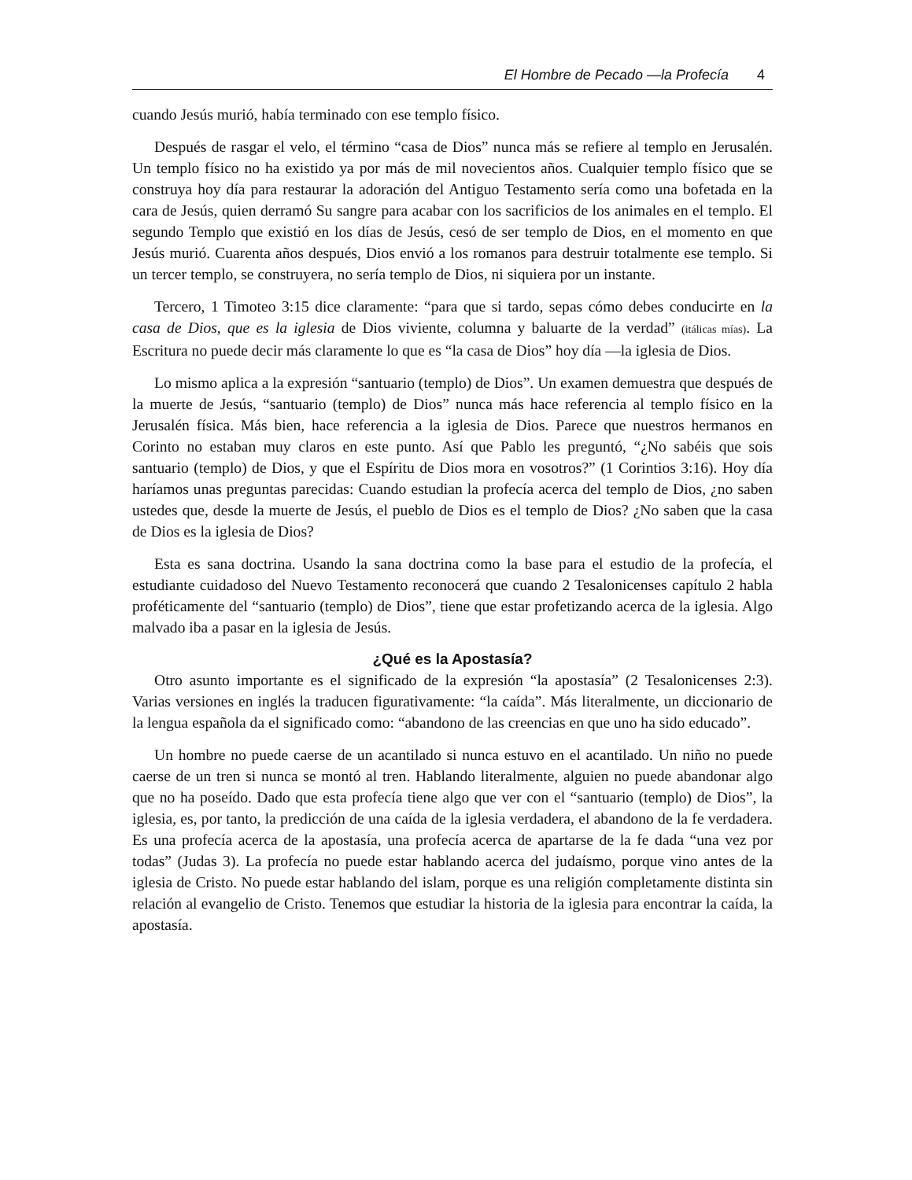El Hombre de Pecado —la Profecía 4
cuando Jesús murió, había terminado con ese templo físico.
Después de rasgar el velo, el término “casa de Dios” nunca más se refiere al templo en Jerusalén. Un templo físico no ha existido ya por más de mil novecientos años. Cualquier templo físico que se construya hoy día para restaurar la adoración del Antiguo Testamento sería como una bofetada en la cara de Jesús, quien derramó Su sangre para acabar con los sacrificios de los animales en el templo. El segundo Templo que existió en los días de Jesús, cesó de ser templo de Dios, en el momento en que Jesús murió. Cuarenta años después, Dios envió a los romanos para destruir totalmente ese templo. Si un tercer templo, se construyera, no sería templo de Dios, ni siquiera por un instante.
Tercero, 1 Timoteo 3:15 dice claramente: “para que si tardo, sepas cómo debes conducirte en la casa de Dios, que es la iglesia de Dios viviente, columna y baluarte de la verdad” (itálicas mías). La Escritura no puede decir más claramente lo que es “la casa de Dios” hoy día —la iglesia de Dios.
Lo mismo aplica a la expresión “santuario (templo) de Dios”. Un examen demuestra que después de la muerte de Jesús, “santuario (templo) de Dios” nunca más hace referencia al templo físico en la Jerusalén física. Más bien, hace referencia a la iglesia de Dios. Parece que nuestros hermanos en Corinto no estaban muy claros en este punto. Así que Pablo les preguntó, “¿No sabéis que sois santuario (templo) de Dios, y que el Espíritu de Dios mora en vosotros?” (1 Corintios 3:16). Hoy día haríamos unas preguntas parecidas: Cuando estudian la profecía acerca del templo de Dios, ¿no saben ustedes que, desde la muerte de Jesús, el pueblo de Dios es el templo de Dios? ¿No saben que la casa de Dios es la iglesia de Dios?
Esta es sana doctrina. Usando la sana doctrina como la base para el estudio de la profecía, el estudiante cuidadoso del Nuevo Testamento reconocerá que cuando 2 Tesalonicenses capítulo 2 habla proféticamente del “santuario (templo) de Dios”, tiene que estar profetizando acerca de la iglesia. Algo malvado iba a pasar en la iglesia de Jesús.
¿Qué es la Apostasía?
Otro asunto importante es el significado de la expresión “la apostasía” (2 Tesalonicenses 2:3). Varias versiones en inglés la traducen figurativamente: “la caída”. Más literalmente, un diccionario de la lengua española da el significado como: “abandono de las creencias en que uno ha sido educado”.
Un hombre no puede caerse de un acantilado si nunca estuvo en el acantilado. Un niño no puede caerse de un tren si nunca se montó al tren. Hablando literalmente, alguien no puede abandonar algo que no ha poseído. Dado que esta profecía tiene algo que ver con el “santuario (templo) de Dios”, la iglesia, es, por tanto, la predicción de una caída de la iglesia verdadera, el abandono de la fe verdadera. Es una profecía acerca de la apostasía, una profecía acerca de apartarse de la fe dada “una vez por todas” (Judas 3). La profecía no puede estar hablando acerca del judaísmo, porque vino antes de la iglesia de Cristo. No puede estar hablando del islam, porque es una religión completamente distinta sin relación al evangelio de Cristo. Tenemos que estudiar la historia de la iglesia para encontrar la caída, la apostasía.